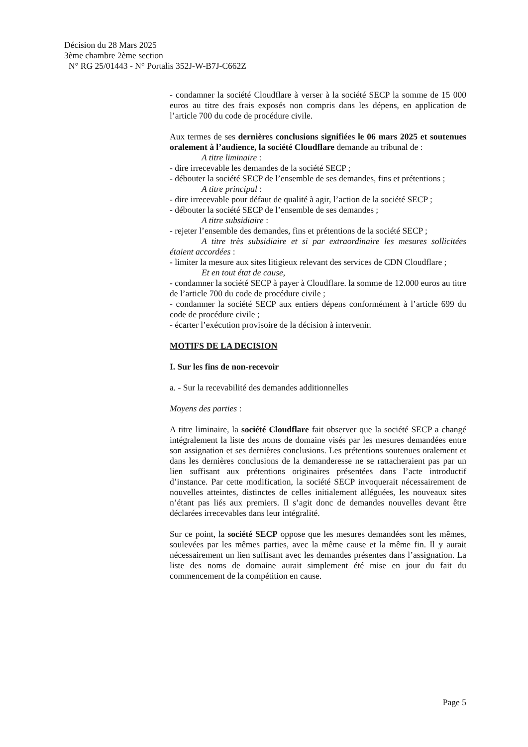Décision du 28 Mars 2025
3ème chambre 2ème section
N° RG 25/01443 - N° Portalis 352J-W-B7J-C662Z
- condamner la société Cloudflare à verser à la société SECP la somme de 15 000 euros au titre des frais exposés non compris dans les dépens, en application de l’article 700 du code de procédure civile.
Aux termes de ses dernières conclusions signifiées le 06 mars 2025 et soutenues oralement à l’audience, la société Cloudflare demande au tribunal de :
A titre liminaire :
- dire irrecevable les demandes de la société SECP ;
- débouter la société SECP de l’ensemble de ses demandes, fins et prétentions ;
A titre principal :
- dire irrecevable pour défaut de qualité à agir, l’action de la société SECP ;
- débouter la société SECP de l’ensemble de ses demandes ;
A titre subsidiaire :
- rejeter l’ensemble des demandes, fins et prétentions de la société SECP ;
A titre très subsidiaire et si par extraordinaire les mesures sollicitées étaient accordées :
- limiter la mesure aux sites litigieux relevant des services de CDN Cloudflare ;
Et en tout état de cause,
- condamner la société SECP à payer à Cloudflare. la somme de 12.000 euros au titre de l’article 700 du code de procédure civile ;
- condamner la société SECP aux entiers dépens conformément à l’article 699 du code de procédure civile ;
- écarter l’exécution provisoire de la décision à intervenir.
MOTIFS DE LA DECISION
I. Sur les fins de non-recevoir
a. - Sur la recevabilité des demandes additionnelles
Moyens des parties :
A titre liminaire, la société Cloudflare fait observer que la société SECP a changé intégralement la liste des noms de domaine visés par les mesures demandées entre son assignation et ses dernières conclusions. Les prétentions soutenues oralement et dans les dernières conclusions de la demanderesse ne se rattacheraient pas par un lien suffisant aux prétentions originaires présentées dans l’acte introductif d’instance. Par cette modification, la société SECP invoquerait nécessairement de nouvelles atteintes, distinctes de celles initialement alléguées, les nouveaux sites n’étant pas liés aux premiers. Il s’agit donc de demandes nouvelles devant être déclarées irrecevables dans leur intégralité.
Sur ce point, la société SECP oppose que les mesures demandées sont les mêmes, soulevées par les mêmes parties, avec la même cause et la même fin. Il y aurait nécessairement un lien suffisant avec les demandes présentes dans l’assignation. La liste des noms de domaine aurait simplement été mise en jour du fait du commencement de la compétition en cause.
Page 5